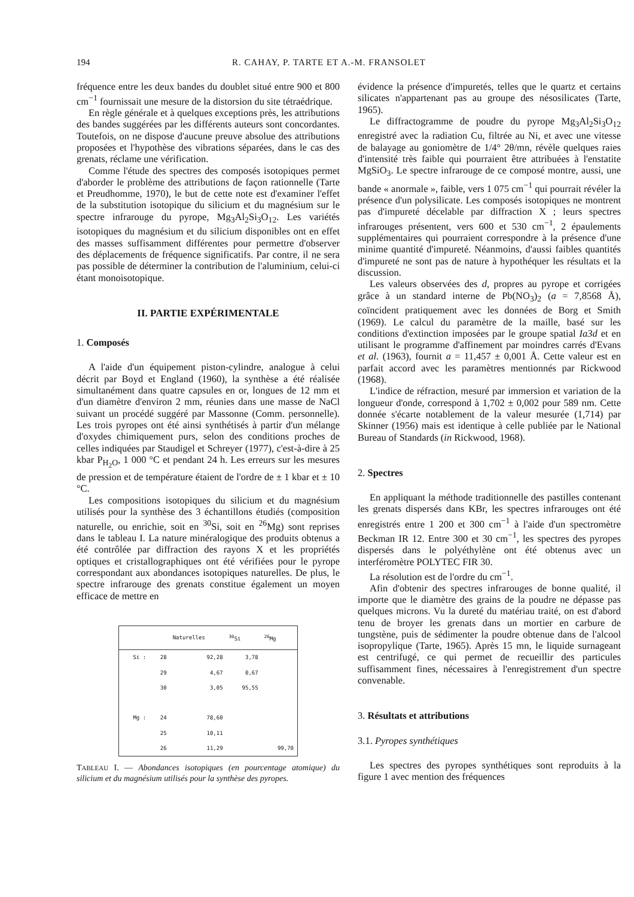194 R. CAHAY, P. TARTE ET A.-M. FRANSOLET
fréquence entre les deux bandes du doublet situé entre 900 et 800 cm<sup>−1</sup> fournissait une mesure de la distorsion du site tétraédrique.
En règle générale et à quelques exceptions près, les attributions des bandes suggérées par les différents auteurs sont concordantes. Toutefois, on ne dispose d'aucune preuve absolue des attributions proposées et l'hypothèse des vibrations séparées, dans le cas des grenats, réclame une vérification.
Comme l'étude des spectres des composés isotopiques permet d'aborder le problème des attributions de façon rationnelle (Tarte et Preudhomme, 1970), le but de cette note est d'examiner l'effet de la substitution isotopique du silicium et du magnésium sur le spectre infrarouge du pyrope, Mg<sub>3</sub>Al<sub>2</sub>Si<sub>3</sub>O<sub>12</sub>. Les variétés isotopiques du magnésium et du silicium disponibles ont en effet des masses suffisamment différentes pour permettre d'observer des déplacements de fréquence significatifs. Par contre, il ne sera pas possible de déterminer la contribution de l'aluminium, celui-ci étant monoisotopique.
II. PARTIE EXPÉRIMENTALE
1. Composés
A l'aide d'un équipement piston-cylindre, analogue à celui décrit par Boyd et England (1960), la synthèse a été réalisée simultanément dans quatre capsules en or, longues de 12 mm et d'un diamètre d'environ 2 mm, réunies dans une masse de NaCl suivant un procédé suggéré par Massonne (Comm. personnelle). Les trois pyropes ont été ainsi synthétisés à partir d'un mélange d'oxydes chimiquement purs, selon des conditions proches de celles indiquées par Staudigel et Schreyer (1977), c'est-à-dire à 25 kbar P<sub>H<sub>2</sub>O</sub>, 1 000 °C et pendant 24 h. Les erreurs sur les mesures de pression et de température étaient de l'ordre de ± 1 kbar et ± 10 °C.
Les compositions isotopiques du silicium et du magnésium utilisés pour la synthèse des 3 échantillons étudiés (composition naturelle, ou enrichie, soit en <sup>30</sup>Si, soit en <sup>26</sup>Mg) sont reprises dans le tableau I. La nature minéralogique des produits obtenus a été contrôlée par diffraction des rayons X et les propriétés optiques et cristallographiques ont été vérifiées pour le pyrope correspondant aux abondances isotopiques naturelles. De plus, le spectre infrarouge des grenats constitue également un moyen efficace de mettre en
| | | Naturelles | <sup>30</sup>Si | <sup>26</sup>Mg |
| --- | --- | --- | --- | --- |
| Si : | 28 | 92,28 | 3,78 | |
| | 29 | 4,67 | 0,67 | |
| | 30 | 3,05 | 95,55 | |
| Mg : | 24 | 78,60 | | |
| | 25 | 10,11 | | |
| | 26 | 11,29 | | 99,70 |
TABLEAU I. — Abondances isotopiques (en pourcentage atomique) du silicium et du magnésium utilisés pour la synthèse des pyropes.
évidence la présence d'impuretés, telles que le quartz et certains silicates n'appartenant pas au groupe des nésosilicates (Tarte, 1965).
Le diffractogramme de poudre du pyrope Mg<sub>3</sub>Al<sub>2</sub>Si<sub>3</sub>O<sub>12</sub> enregistré avec la radiation Cu, filtrée au Ni, et avec une vitesse de balayage au goniomètre de 1/4° 2θ/mn, révèle quelques raies d'intensité très faible qui pourraient être attribuées à l'enstatite MgSiO<sub>3</sub>. Le spectre infrarouge de ce composé montre, aussi, une bande « anormale », faible, vers 1 075 cm<sup>−1</sup> qui pourrait révéler la présence d'un polysilicate. Les composés isotopiques ne montrent pas d'impureté décelable par diffraction X ; leurs spectres infrarouges présentent, vers 600 et 530 cm<sup>−1</sup>, 2 épaulements supplémentaires qui pourraient correspondre à la présence d'une minime quantité d'impureté. Néanmoins, d'aussi faibles quantités d'impureté ne sont pas de nature à hypothéquer les résultats et la discussion.
Les valeurs observées des d, propres au pyrope et corrigées grâce à un standard interne de Pb(NO<sub>3</sub>)<sub>2</sub> (a = 7,8568 Å), coïncident pratiquement avec les données de Borg et Smith (1969). Le calcul du paramètre de la maille, basé sur les conditions d'extinction imposées par le groupe spatial Ia3d et en utilisant le programme d'affinement par moindres carrés d'Evans et al. (1963), fournit a = 11,457 ± 0,001 Å. Cette valeur est en parfait accord avec les paramètres mentionnés par Rickwood (1968).
L'indice de réfraction, mesuré par immersion et variation de la longueur d'onde, correspond à 1,702 ± 0,002 pour 589 nm. Cette donnée s'écarte notablement de la valeur mesurée (1,714) par Skinner (1956) mais est identique à celle publiée par le National Bureau of Standards (in Rickwood, 1968).
2. Spectres
En appliquant la méthode traditionnelle des pastilles contenant les grenats dispersés dans KBr, les spectres infrarouges ont été enregistrés entre 1 200 et 300 cm<sup>−1</sup> à l'aide d'un spectromètre Beckman IR 12. Entre 300 et 30 cm<sup>−1</sup>, les spectres des pyropes dispersés dans le polyéthylène ont été obtenus avec un interféromètre POLYTEC FIR 30.
La résolution est de l'ordre du cm<sup>−1</sup>.
Afin d'obtenir des spectres infrarouges de bonne qualité, il importe que le diamètre des grains de la poudre ne dépasse pas quelques microns. Vu la dureté du matériau traité, on est d'abord tenu de broyer les grenats dans un mortier en carbure de tungstène, puis de sédimenter la poudre obtenue dans de l'alcool isopropylique (Tarte, 1965). Après 15 mn, le liquide surnageant est centrifugé, ce qui permet de recueillir des particules suffisamment fines, nécessaires à l'enregistrement d'un spectre convenable.
3. Résultats et attributions
3.1. Pyropes synthétiques
Les spectres des pyropes synthétiques sont reproduits à la figure 1 avec mention des fréquences